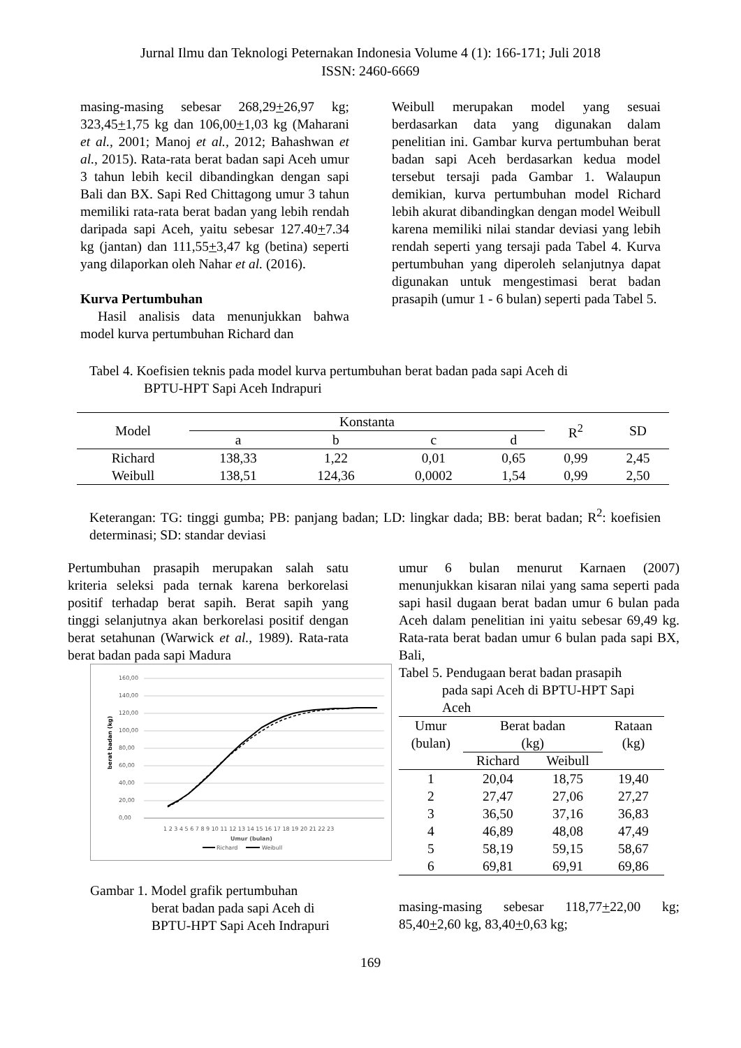Jurnal Ilmu dan Teknologi Peternakan Indonesia Volume 4 (1): 166-171; Juli 2018
ISSN: 2460-6669
masing-masing sebesar 268,29+26,97 kg; 323,45+1,75 kg dan 106,00+1,03 kg (Maharani et al., 2001; Manoj et al., 2012; Bahashwan et al., 2015). Rata-rata berat badan sapi Aceh umur 3 tahun lebih kecil dibandingkan dengan sapi Bali dan BX. Sapi Red Chittagong umur 3 tahun memiliki rata-rata berat badan yang lebih rendah daripada sapi Aceh, yaitu sebesar 127.40+7.34 kg (jantan) dan 111,55+3,47 kg (betina) seperti yang dilaporkan oleh Nahar et al. (2016).
Kurva Pertumbuhan
Hasil analisis data menunjukkan bahwa model kurva pertumbuhan Richard dan
Weibull merupakan model yang sesuai berdasarkan data yang digunakan dalam penelitian ini. Gambar kurva pertumbuhan berat badan sapi Aceh berdasarkan kedua model tersebut tersaji pada Gambar 1. Walaupun demikian, kurva pertumbuhan model Richard lebih akurat dibandingkan dengan model Weibull karena memiliki nilai standar deviasi yang lebih rendah seperti yang tersaji pada Tabel 4. Kurva pertumbuhan yang diperoleh selanjutnya dapat digunakan untuk mengestimasi berat badan prasapih (umur 1 - 6 bulan) seperti pada Tabel 5.
Tabel 4. Koefisien teknis pada model kurva pertumbuhan berat badan pada sapi Aceh di
BPTU-HPT Sapi Aceh Indrapuri
| Model | Konstanta | | | | R<sup>2</sup> | SD |
| --- | --- | --- | --- | --- | --- | --- |
| | a | b | c | d | | |
| Richard | 138,33 | 1,22 | 0,01 | 0,65 | 0,99 | 2,45 |
| Weibull | 138,51 | 124,36 | 0,0002 | 1,54 | 0,99 | 2,50 |
Keterangan: TG: tinggi gumba; PB: panjang badan; LD: lingkar dada; BB: berat badan; R<sup>2</sup>: koefisien determinasi; SD: standar deviasi
Pertumbuhan prasapih merupakan salah satu kriteria seleksi pada ternak karena berkorelasi positif terhadap berat sapih. Berat sapih yang tinggi selanjutnya akan berkorelasi positif dengan berat setahunan (Warwick et al., 1989). Rata-rata berat badan pada sapi Madura
160,00
140,00
120,00
100,00
80,00
60,00
40,00
20,00
0,00
Richard
Weibull
Umur (bulan)
1 2 3 4 5 6 7 8 9 10 11 12 13 14 15 16 17 18 19 20 21 22 23
berat badan (kg)
Gambar 1. Model grafik pertumbuhan
berat badan pada sapi Aceh di
BPTU-HPT Sapi Aceh Indrapuri
umur 6 bulan menurut Karnaen (2007) menunjukkan kisaran nilai yang sama seperti pada sapi hasil dugaan berat badan umur 6 bulan pada Aceh dalam penelitian ini yaitu sebesar 69,49 kg. Rata-rata berat badan umur 6 bulan pada sapi BX, Bali,
Tabel 5. Pendugaan berat badan prasapih
pada sapi Aceh di BPTU-HPT Sapi
Aceh
| Umur (bulan) | Berat badan (kg) | | Rataan (kg) |
| --- | --- | --- | --- |
| | Richard | Weibull | |
| 1 | 20,04 | 18,75 | 19,40 |
| 2 | 27,47 | 27,06 | 27,27 |
| 3 | 36,50 | 37,16 | 36,83 |
| 4 | 46,89 | 48,08 | 47,49 |
| 5 | 58,19 | 59,15 | 58,67 |
| 6 | 69,81 | 69,91 | 69,86 |
masing-masing sebesar 118,77+22,00 kg; 85,40+2,60 kg, 83,40+0,63 kg;
169